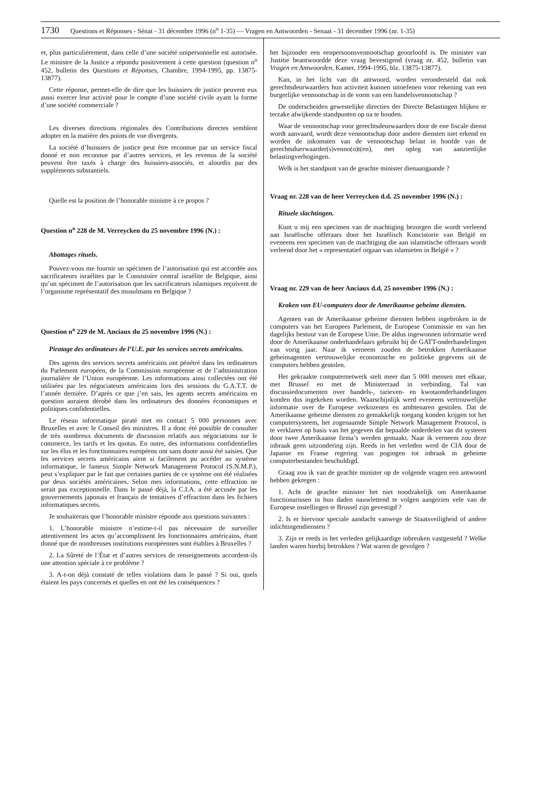1730 Questions et Réponses - Sénat - 31 décembre 1996 (n<sup>o</sup> 1-35) — Vragen en Antwoorden - Senaat - 31 december 1996 (nr. 1-35)
et, plus particulièrement, dans celle d’une société unipersonnelle est autorisée. Le ministre de la Justice a répondu positivement à cette question (question n<sup>o</sup> 452, bulletin des Questions et Réponses, Chambre, 1994-1995, pp. 13875-13877).
Cette réponse, permet-elle de dire que les huissiers de justice peuvent eux aussi exercer leur activité pour le compte d’une société civile ayant la forme d’une société commerciale ?
Les diverses directions régionales des Contributions directes semblent adopter en la matière des points de vue divergents.
La société d’huissiers de justice peut être reconnue par un service fiscal donné et non reconnue par d’autres services, et les revenus de la société peuvent être taxés à charge des huissiers-associés, et alourdis par des suppléments substantiels.
Quelle est la position de l’honorable ministre à ce propos ?
Question n<sup>o</sup> 228 de M. Verreycken du 25 novembre 1996 (N.) :
Abattages rituels.
Pouvez-vous me fournir un spécimen de l’autorisation qui est accordée aux sacrificateurs israélites par le Consistoire central israélite de Belgique, ainsi qu’un spécimen de l’autorisation que les sacrificateurs islamiques reçoivent de l’organisme représentatif des musulmans en Belgique ?
Question n<sup>o</sup> 229 de M. Anciaux du 25 novembre 1996 (N.) :
Piratage des ordinateurs de l’U.E. par les services secrets américains.
Des agents des services secrets américains ont pénétré dans les ordinateurs du Parlement européen, de la Commission européenne et de l’administration journalière de l’Union européenne. Les informations ainsi collectées ont été utilisées par les négociateurs américains lors des sessions du G.A.T.T. de l’année dernière. D’après ce que j’en sais, les agents secrets américains en question auraient dérobé dans les ordinateurs des données économiques et politiques confidentielles.
Le réseau informatique piraté met en contact 5 000 personnes avec Bruxelles et avec le Conseil des ministres. Il a donc été possible de consulter de très nombreux documents de discussion relatifs aux négociations sur le commerce, les tarifs et les quotas. En outre, des informations confidentielles sur les élus et les fonctionnaires européens ont sans doute aussi été saisies. Que les services secrets américains aient si facilement pu accéder au système informatique, le fameux Simple Network Management Protocol (S.N.M.P.), peut s’expliquer par le fait que certaines parties de ce système ont été réalisées par deux sociétés américaines. Selon mes informations, cette effraction ne serait pas exceptionnelle. Dans le passé déjà, la C.I.A. a été accusée par les gouvernements japonais et français de tentatives d’effraction dans les fichiers informatiques secrets.
Je souhaiterais que l’honorable ministre réponde aux questions suivantes :
1. L’honorable ministre n’estime-t-il pas nécessaire de surveiller attentivement les actes qu’accomplissent les fonctionnaires américains, étant donné que de nombreuses institutions européennes sont établies à Bruxelles ?
2. La Sûreté de l’État et d’autres services de renseignements accordent-ils une attention spéciale à ce problème ?
3. A-t-on déjà constaté de telles violations dans le passé ? Si oui, quels étaient les pays concernés et quelles en ont été les conséquences ?
het bijzonder een eenpersoonsvennootschap geoorloofd is. De minister van Justitie beantwoordde deze vraag bevestigend (vraag nr. 452, bulletin van Vragen en Antwoorden, Kamer, 1994-1995, blz. 13875-13877).
Kan, in het licht van dit antwoord, worden verondersteld dat ook gerechtsdeurwaarders hun activiteit kunnen uitoefenen voor rekening van een burgerlijke vennootschap in de vorm van een handelsvennootschap ?
De onderscheiden gewestelijke directies der Directe Belastingen blijken er terzake afwijkende standpunten op na te houden.
Waar de vennootschap voor gerechtsdeurwaarders door de ene fiscale dienst wordt aanvaard, wordt deze vennootschap door andere diensten niet erkend en worden de inkomsten van de vennootschap belast in hoofde van de gerechtsduerwaarder(s)venno(o)t(en), met opleg van aanzienlijke belastingverhogingen.
Welk is het standpunt van de geachte minister dienaangaande ?
Vraag nr. 228 van de heer Verreycken d.d. 25 november 1996 (N.) :
Rituele slachtingen.
Kunt u mij een specimen van de machtiging bezorgen die wordt verleend aan Israëlische offeraars door het Israëlisch Koncistorie van België en eveneens een specimen van de machtiging die aan islamitische offeraars wordt verleend door het « representatief orgaan van islamieten in België » ?
Vraag nr. 229 van de heer Anciaux d.d. 25 november 1996 (N.) :
Kraken van EU-computers door de Amerikaanse geheime diensten.
Agenten van de Amerikaanse geheime diensten hebben ingebroken in de computers van het Europees Parlement, de Europese Commissie en van het dagelijks bestuur van de Europese Unie. De aldus ingewonnen informatie werd door de Amerikaanse onderhandelaars gebruikt bij de GATT-onderhandelingen van vorig jaar. Naar ik verneem zouden de betrokken Amerikaanse geheimagenten vertrouwelijke economische en politieke gegevens uit de computers hebben gestolen.
Het gekraakte computernetwerk stelt meer dan 5 000 mensen met elkaar, met Brussel en met de Ministerraad in verbinding. Tal van discussiedocumenten over handels-, tarieven- en kwotaonderhandelingen konden dus ingekeken worden. Waarschijnlijk werd eveneens vertrouwelijke informatie over de Europese verkozenen en ambtenaren gestolen. Dat de Amerikaanse geheime diensten zo gemakkelijk toegang konden krijgen tot het computersysteem, het zogenaamde Simple Network Management Protocol, is te verklaren op basis van het gegeven dat bepaalde onderdelen van dit systeem door twee Amerikaanse firma’s werden gemaakt. Naar ik verneem zou deze inbraak geen uitzondering zijn. Reeds in het verleden werd de CIA door de Japanse en Franse regering van pogingen tot inbraak in geheime computerbestanden beschuldigd.
Graag zou ik van de geachte minister op de volgende vragen een antwoord hebben gekregen :
1. Acht de geachte minister het niet noodzakelijk om Amerikaanse functionarissen in hun daden nauwlettend te volgen aangezien vele van de Europese instellingen te Brussel zijn gevestigd ?
2. Is er hiervoor speciale aandacht vanwege de Staatsveiligheid of andere inlichtingendiensten ?
3. Zijn er reeds in het verleden gelijkaardige inbreuken vastgesteld ? Welke landen waren hierbij betrokken ? Wat waren de gevolgen ?